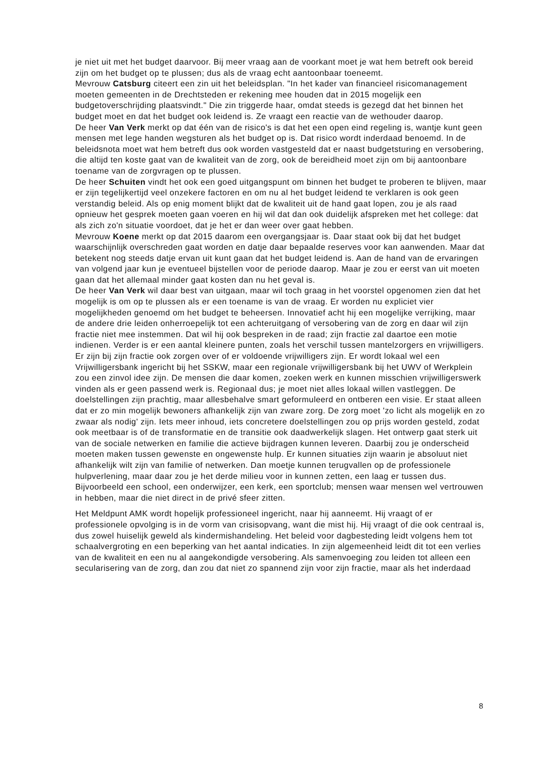je niet uit met het budget daarvoor. Bij meer vraag aan de voorkant moet je wat hem betreft ook bereid zijn om het budget op te plussen; dus als de vraag echt aantoonbaar toeneemt.
Mevrouw Catsburg citeert een zin uit het beleidsplan. "In het kader van financieel risicomanagement moeten gemeenten in de Drechtsteden er rekening mee houden dat in 2015 mogelijk een budgetoverschrijding plaatsvindt." Die zin triggerde haar, omdat steeds is gezegd dat het binnen het budget moet en dat het budget ook leidend is. Ze vraagt een reactie van de wethouder daarop.
De heer Van Verk merkt op dat één van de risico's is dat het een open eind regeling is, wantje kunt geen mensen met lege handen wegsturen als het budget op is. Dat risico wordt inderdaad benoemd. In de beleidsnota moet wat hem betreft dus ook worden vastgesteld dat er naast budgetsturing en versobering, die altijd ten koste gaat van de kwaliteit van de zorg, ook de bereidheid moet zijn om bij aantoonbare toename van de zorgvragen op te plussen.
De heer Schuiten vindt het ook een goed uitgangspunt om binnen het budget te proberen te blijven, maar er zijn tegelijkertijd veel onzekere factoren en om nu al het budget leidend te verklaren is ook geen verstandig beleid. Als op enig moment blijkt dat de kwaliteit uit de hand gaat lopen, zou je als raad opnieuw het gesprek moeten gaan voeren en hij wil dat dan ook duidelijk afspreken met het college: dat als zich zo'n situatie voordoet, dat je het er dan weer over gaat hebben.
Mevrouw Koene merkt op dat 2015 daarom een overgangsjaar is. Daar staat ook bij dat het budget waarschijnlijk overschreden gaat worden en datje daar bepaalde reserves voor kan aanwenden. Maar dat betekent nog steeds datje ervan uit kunt gaan dat het budget leidend is. Aan de hand van de ervaringen van volgend jaar kun je eventueel bijstellen voor de periode daarop. Maar je zou er eerst van uit moeten gaan dat het allemaal minder gaat kosten dan nu het geval is.
De heer Van Verk wil daar best van uitgaan, maar wil toch graag in het voorstel opgenomen zien dat het mogelijk is om op te plussen als er een toename is van de vraag. Er worden nu expliciet vier mogelijkheden genoemd om het budget te beheersen. Innovatief acht hij een mogelijke verrijking, maar de andere drie leiden onherroepelijk tot een achteruitgang of versobering van de zorg en daar wil zijn fractie niet mee instemmen. Dat wil hij ook bespreken in de raad; zijn fractie zal daartoe een motie indienen. Verder is er een aantal kleinere punten, zoals het verschil tussen mantelzorgers en vrijwilligers. Er zijn bij zijn fractie ook zorgen over of er voldoende vrijwilligers zijn. Er wordt lokaal wel een Vrijwilligersbank ingericht bij het SSKW, maar een regionale vrijwilligersbank bij het UWV of Werkplein zou een zinvol idee zijn. De mensen die daar komen, zoeken werk en kunnen misschien vrijwilligerswerk vinden als er geen passend werk is. Regionaal dus; je moet niet alles lokaal willen vastleggen. De doelstellingen zijn prachtig, maar allesbehalve smart geformuleerd en ontberen een visie. Er staat alleen dat er zo min mogelijk bewoners afhankelijk zijn van zware zorg. De zorg moet 'zo licht als mogelijk en zo zwaar als nodig' zijn. Iets meer inhoud, iets concretere doelstellingen zou op prijs worden gesteld, zodat ook meetbaar is of de transformatie en de transitie ook daadwerkelijk slagen. Het ontwerp gaat sterk uit van de sociale netwerken en familie die actieve bijdragen kunnen leveren. Daarbij zou je onderscheid moeten maken tussen gewenste en ongewenste hulp. Er kunnen situaties zijn waarin je absoluut niet afhankelijk wilt zijn van familie of netwerken. Dan moetje kunnen terugvallen op de professionele hulpverlening, maar daar zou je het derde milieu voor in kunnen zetten, een laag er tussen dus. Bijvoorbeeld een school, een onderwijzer, een kerk, een sportclub; mensen waar mensen wel vertrouwen in hebben, maar die niet direct in de privé sfeer zitten.
Het Meldpunt AMK wordt hopelijk professioneel ingericht, naar hij aanneemt. Hij vraagt of er professionele opvolging is in de vorm van crisisopvang, want die mist hij. Hij vraagt of die ook centraal is, dus zowel huiselijk geweld als kindermishandeling. Het beleid voor dagbesteding leidt volgens hem tot schaalvergroting en een beperking van het aantal indicaties. In zijn algemeenheid leidt dit tot een verlies van de kwaliteit en een nu al aangekondigde versobering. Als samenvoeging zou leiden tot alleen een secularisering van de zorg, dan zou dat niet zo spannend zijn voor zijn fractie, maar als het inderdaad
8